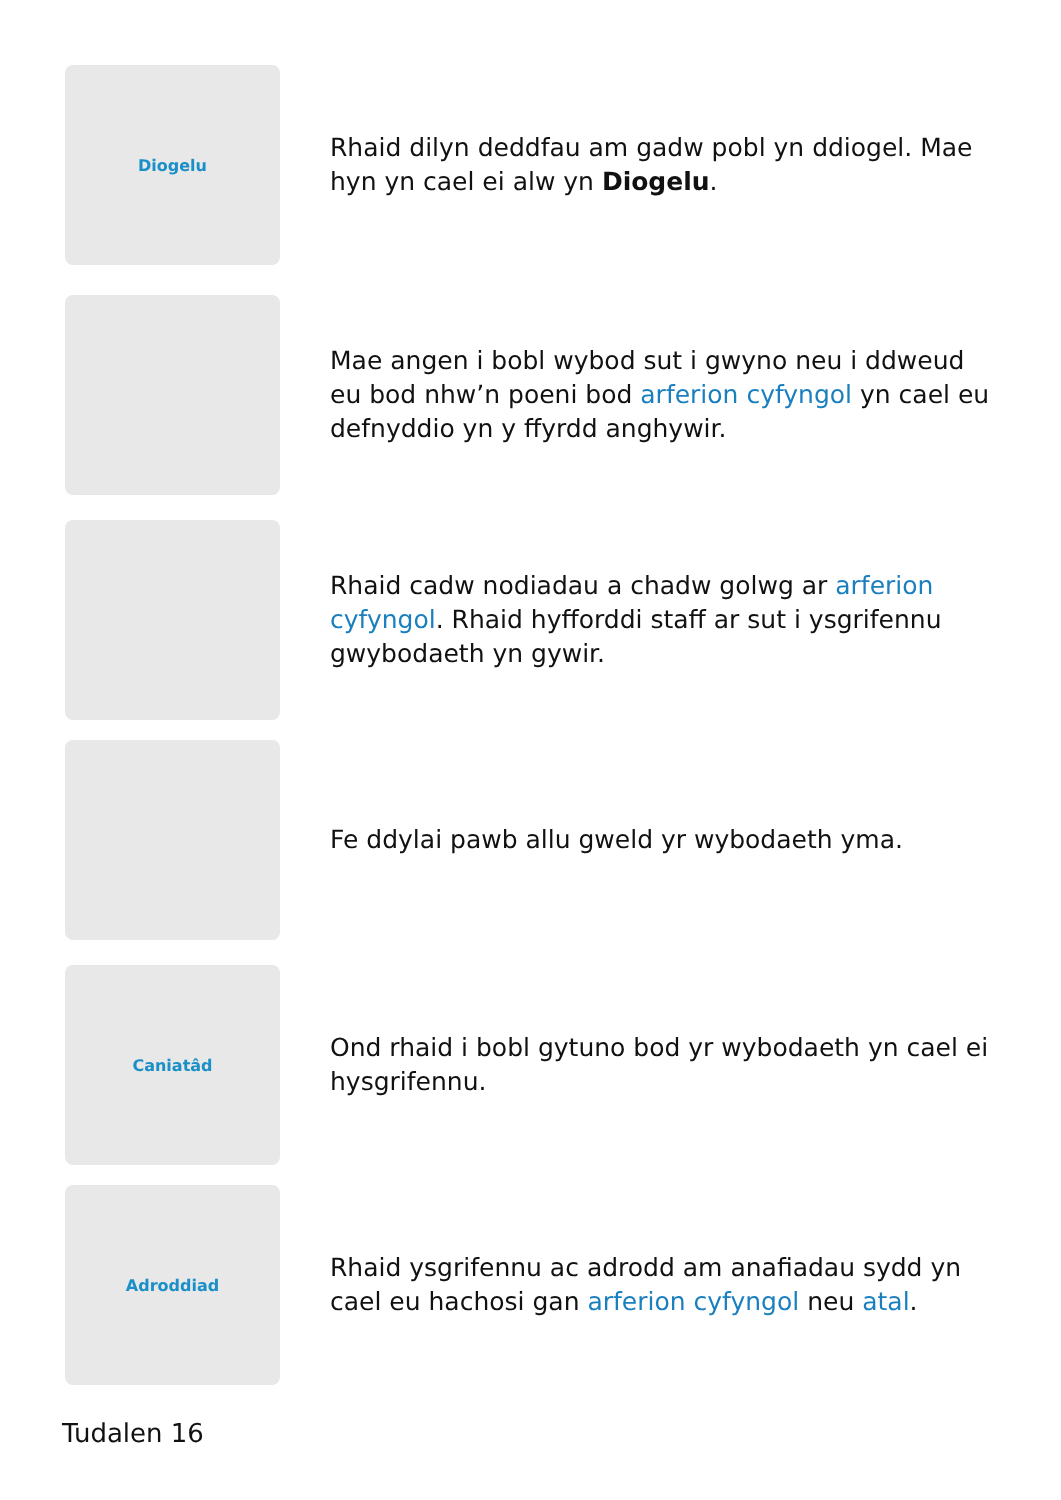Diogelu
Rhaid dilyn deddfau am gadw pobl yn ddiogel. Mae hyn yn cael ei alw yn Diogelu.
Mae angen i bobl wybod sut i gwyno neu i ddweud eu bod nhw’n poeni bod arferion cyfyngol yn cael eu defnyddio yn y ffyrdd anghywir.
Rhaid cadw nodiadau a chadw golwg ar arferion cyfyngol. Rhaid hyfforddi staff ar sut i ysgrifennu gwybodaeth yn gywir.
Fe ddylai pawb allu gweld yr wybodaeth yma.
Caniatâd
Ond rhaid i bobl gytuno bod yr wybodaeth yn cael ei hysgrifennu.
Adroddiad
Rhaid ysgrifennu ac adrodd am anafiadau sydd yn cael eu hachosi gan arferion cyfyngol neu atal.
Tudalen 16